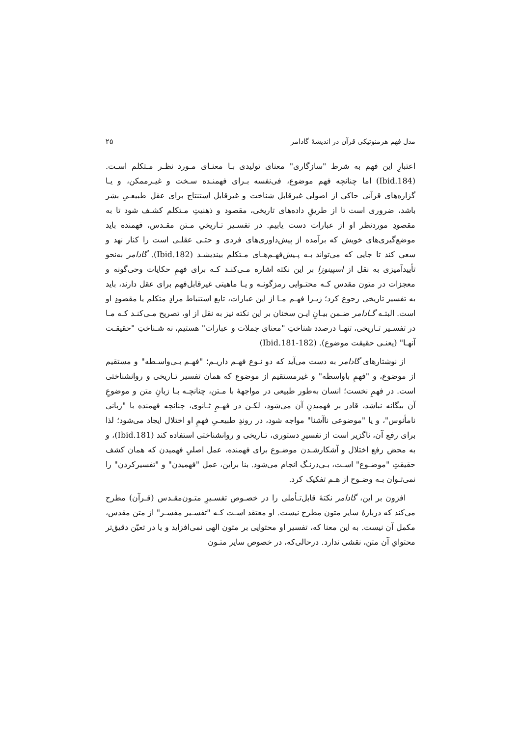مدل فهم هرمنوتیکی قرآن در اندیشهٔ گادامر ۲۵
اعتبارِ این فهم به شرط "سازگاری" معنای تولیدی بـا معنـای مـورد نظـر مـتکلم اسـت. (Ibid.184) اما چنانچه فهم موضوع، فی‌نفسه بـرای فهمنـده سـخت و غیـرممکن، و یـا گزاره‌های قرآنی حاکی از اصولی غیرقابل شناخت و غیرقابل استنتاج برای عقل طبیعـیِ بشر باشد، ضروری است تا از طریقِ داده‌های تاریخی، مقصود و ذهنیتِ مـتکلم کشـف شود تا به مقصودِ موردنظر او از عبارات دست یابیم. در تفسـیر تـاریخیِ مـتن مقـدس، فهمنده باید موضع‌گیری‌های خویش که برآمده از پیش‌داوری‌های فردی و حتـی عقلـی است را کنار نهد و سعی کند تا جایی که می‌تواند بـه پـیش‌فهـم‌هـای مـتکلم بیندیشـد (Ibid.182). گادامر به‌نحو تأییدآمیزی به نقل از اسپینوزا بر این نکته اشاره مـی‌کنـد کـه برای فهمِ حکایات وحی‌گونه و معجزات در متون مقدس کـه محتـوایی رمزگونـه و یـا ماهیتی غیرقابل‌فهم برای عقل دارند، باید به تفسیر تاریخی رجوع کرد؛ زیـرا فهـم مـا از این عبارات، تابع استنباط مرادِ متکلم یا مقصودِ او است. البتـه گـادامر ضـمن بیـانِ ایـن سخنان بر این نکته نیز به نقل از او، تصریح مـی‌کنـد کـه مـا در تفسـیر تـاریخی، تنهـا درصدد شناختِ "معنای جملات و عبارات" هستیم، نه شـناختِ "حقیقـت آنهـا" (یعنـی حقیقت موضوع). (Ibid.181-182)
از نوشتارهای گادامر به دست می‌آید که دو نـوع فهـم داریـم؛ "فهـم بـی‌واسـطه" و مستقیم از موضوع، و "فهمِ باواسطه" و غیرمستقیم از موضوع که همان تفسیر تـاریخی و روانشناختی است. در فهمِ نخست؛ انسان به‌طور طبیعی در مواجههٔ با مـتن، چنانچـه بـا زبانِ متن و موضوعِ آن بیگانه نباشد، قادر بر فهمیدنِ آن می‌شود، لکـن در فهـمِ ثـانوی، چنانچه فهمنده با "زبانی نامأنوس"، و یا "موضوعی ناآشنا" مواجه شود، در روندِ طبیعـیِ فهمِ او اختلال ایجاد می‌شود؛ لذا برای رفع آن، ناگزیر است از تفسیرِ دستوری، تـاریخی و روانشناختی استفاده کند (Ibid.181)، و به محض رفع اختلال و آشکارشـدن موضـوع برای فهمنده، عمل اصلیِ فهمیدن که همان کشف حقیقتِ "موضـوع" اسـت، بـی‌درنـگ انجام می‌شود. بنا براین، عمل "فهمیدن" و "تفسیرکردن" را نمی‌تـوان بـه وضـوح از هـم تفکیک کرد.
افزون بر این، گادامر نکتهٔ قابل‌تـأملی را در خصـوص تفسـیرِ متـون‌مقـدس (قـرآن) مطرح می‌کند که دربارهٔ سایر متون مطرح نیست. او معتقد اسـت کـه "تفسـیر مفسـر" از متن مقدس، مکمل آن نیست. به این معنا که، تفسیر او محتوایی بر متون الهی نمی‌افزاید و یا در تعیّن دقیق‌تر محتوایِ آن متن، نقشی ندارد. درحالی‌که، در خصوص سایر متـون